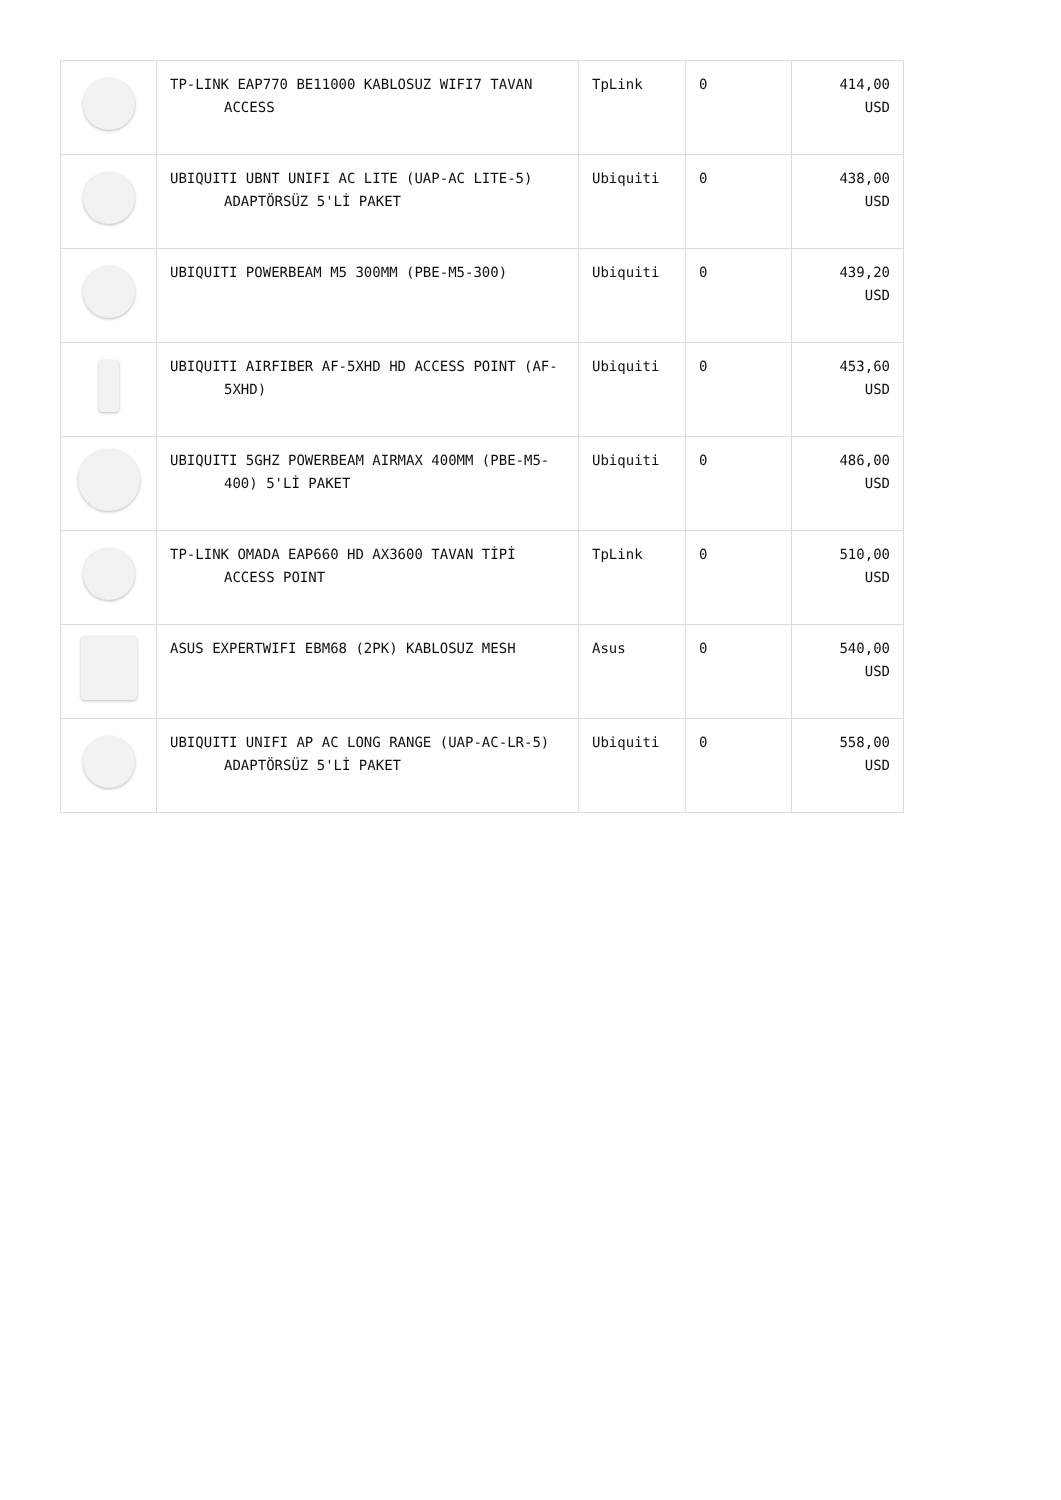| | TP-LINK EAP770 BE11000 KABLOSUZ WIFI7 TAVAN ACCESS | TpLink | 0 | 414,00 USD |
| | UBIQUITI UBNT UNIFI AC LITE (UAP-AC LITE-5) ADAPTÖRSÜZ 5'Lİ PAKET | Ubiquiti | 0 | 438,00 USD |
| | UBIQUITI POWERBEAM M5 300MM (PBE-M5-300) | Ubiquiti | 0 | 439,20 USD |
| | UBIQUITI AIRFIBER AF-5XHD HD ACCESS POINT (AF-5XHD) | Ubiquiti | 0 | 453,60 USD |
| | UBIQUITI 5GHZ POWERBEAM AIRMAX 400MM (PBE-M5-400) 5'Lİ PAKET | Ubiquiti | 0 | 486,00 USD |
| | TP-LINK OMADA EAP660 HD AX3600 TAVAN TİPİ ACCESS POINT | TpLink | 0 | 510,00 USD |
| | ASUS EXPERTWIFI EBM68 (2PK) KABLOSUZ MESH | Asus | 0 | 540,00 USD |
| | UBIQUITI UNIFI AP AC LONG RANGE (UAP-AC-LR-5) ADAPTÖRSÜZ 5'Lİ PAKET | Ubiquiti | 0 | 558,00 USD |